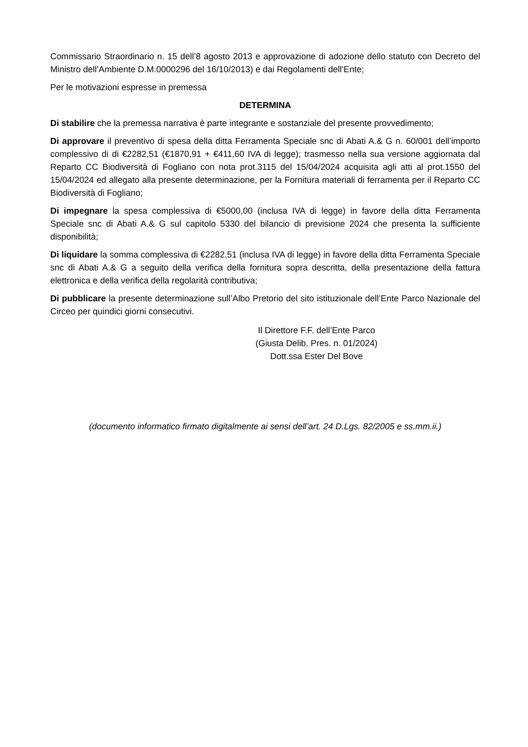Commissario Straordinario n. 15 dell’8 agosto 2013 e approvazione di adozione dello statuto con Decreto del Ministro dell’Ambiente D.M.0000296 del 16/10/2013) e dai Regolamenti dell’Ente;
Per le motivazioni espresse in premessa
DETERMINA
Di stabilire che la premessa narrativa è parte integrante e sostanziale del presente provvedimento;
Di approvare il preventivo di spesa della ditta Ferramenta Speciale snc di Abati A.& G n. 60/001 dell’importo complessivo di di €2282,51 (€1870,91 + €411,60 IVA di legge); trasmesso nella sua versione aggiornata dal Reparto CC Biodiversità di Fogliano con nota prot.3115 del 15/04/2024 acquisita agli atti al prot.1550 del 15/04/2024 ed allegato alla presente determinazione, per la Fornitura materiali di ferramenta per il Reparto CC Biodiversità di Fogliano;
Di impegnare la spesa complessiva di €5000,00 (inclusa IVA di legge) in favore della ditta Ferramenta Speciale snc di Abati A.& G sul capitolo 5330 del bilancio di previsione 2024 che presenta la sufficiente disponibilità;
Di liquidare la somma complessiva di €2282,51 (inclusa IVA di legge) in favore della ditta Ferramenta Speciale snc di Abati A.& G a seguito della verifica della fornitura sopra descritta, della presentazione della fattura elettronica e della verifica della regolarità contributiva;
Di pubblicare la presente determinazione sull’Albo Pretorio del sito istituzionale dell’Ente Parco Nazionale del Circeo per quindici giorni consecutivi.
Il Direttore F.F. dell’Ente Parco
(Giusta Delib. Pres. n. 01/2024)
Dott.ssa Ester Del Bove
(documento informatico firmato digitalmente ai sensi dell’art. 24 D.Lgs. 82/2005 e ss.mm.ii.)